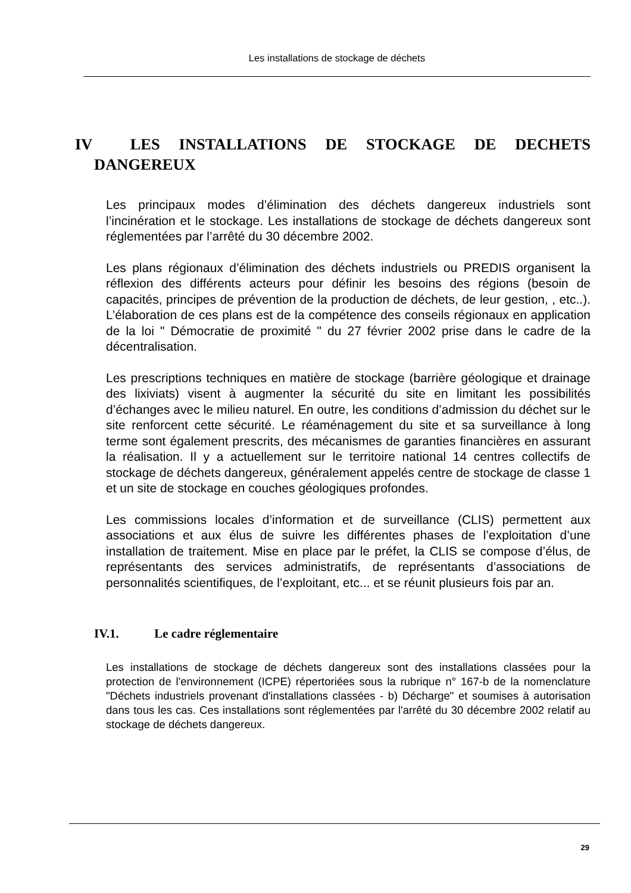Les installations de stockage de déchets
IV LES INSTALLATIONS DE STOCKAGE DE DECHETS DANGEREUX
Les principaux modes d’élimination des déchets dangereux industriels sont l’incinération et le stockage. Les installations de stockage de déchets dangereux sont réglementées par l’arrêté du 30 décembre 2002.
Les plans régionaux d’élimination des déchets industriels ou PREDIS organisent la réflexion des différents acteurs pour définir les besoins des régions (besoin de capacités, principes de prévention de la production de déchets, de leur gestion, , etc..). L’élaboration de ces plans est de la compétence des conseils régionaux en application de la loi " Démocratie de proximité " du 27 février 2002 prise dans le cadre de la décentralisation.
Les prescriptions techniques en matière de stockage (barrière géologique et drainage des lixiviats) visent à augmenter la sécurité du site en limitant les possibilités d’échanges avec le milieu naturel. En outre, les conditions d’admission du déchet sur le site renforcent cette sécurité. Le réaménagement du site et sa surveillance à long terme sont également prescrits, des mécanismes de garanties financières en assurant la réalisation. Il y a actuellement sur le territoire national 14 centres collectifs de stockage de déchets dangereux, généralement appelés centre de stockage de classe 1 et un site de stockage en couches géologiques profondes.
Les commissions locales d’information et de surveillance (CLIS) permettent aux associations et aux élus de suivre les différentes phases de l’exploitation d’une installation de traitement. Mise en place par le préfet, la CLIS se compose d’élus, de représentants des services administratifs, de représentants d’associations de personnalités scientifiques, de l’exploitant, etc... et se réunit plusieurs fois par an.
IV.1. Le cadre réglementaire
Les installations de stockage de déchets dangereux sont des installations classées pour la protection de l'environnement (ICPE) répertoriées sous la rubrique n° 167-b de la nomenclature "Déchets industriels provenant d'installations classées - b) Décharge" et soumises à autorisation dans tous les cas. Ces installations sont réglementées par l'arrêté du 30 décembre 2002 relatif au stockage de déchets dangereux.
29